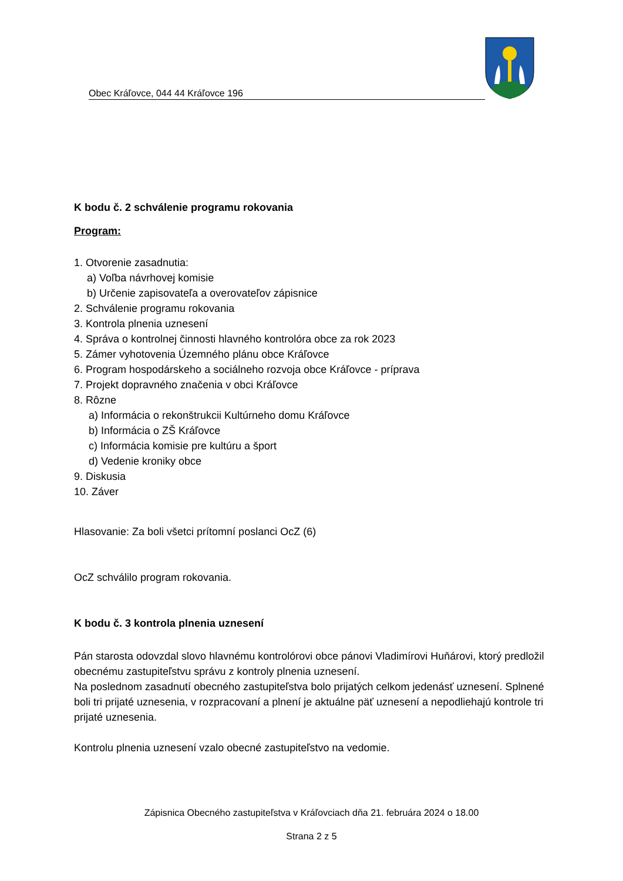Obec Kráľovce, 044 44 Kráľovce 196
K bodu č. 2 schválenie programu rokovania
Program:
1. Otvorenie zasadnutia:
a) Voľba návrhovej komisie
b) Určenie zapisovateľa a overovateľov zápisnice
2. Schválenie programu rokovania
3. Kontrola plnenia uznesení
4. Správa o kontrolnej činnosti hlavného kontrolóra obce za rok 2023
5. Zámer vyhotovenia Územného plánu obce Kráľovce
6. Program hospodárskeho a sociálneho rozvoja obce Kráľovce - príprava
7. Projekt dopravného značenia v obci Kráľovce
8. Rôzne
a) Informácia o rekonštrukcii Kultúrneho domu Kráľovce
b) Informácia o ZŠ Kráľovce
c) Informácia komisie pre kultúru a šport
d) Vedenie kroniky obce
9. Diskusia
10. Záver
Hlasovanie: Za boli všetci prítomní poslanci OcZ (6)
OcZ schválilo program rokovania.
K bodu č. 3 kontrola plnenia uznesení
Pán starosta odovzdal slovo hlavnému kontrolórovi obce pánovi Vladimírovi Huňárovi, ktorý predložil obecnému zastupiteľstvu správu z kontroly plnenia uznesení.
Na poslednom zasadnutí obecného zastupiteľstva bolo prijatých celkom jedenásť uznesení. Splnené boli tri prijaté uznesenia, v rozpracovaní a plnení je aktuálne päť uznesení a nepodliehajú kontrole tri prijaté uznesenia.
Kontrolu plnenia uznesení vzalo obecné zastupiteľstvo na vedomie.
Zápisnica Obecného zastupiteľstva v Kráľovciach dňa 21. februára 2024 o 18.00
Strana 2 z 5